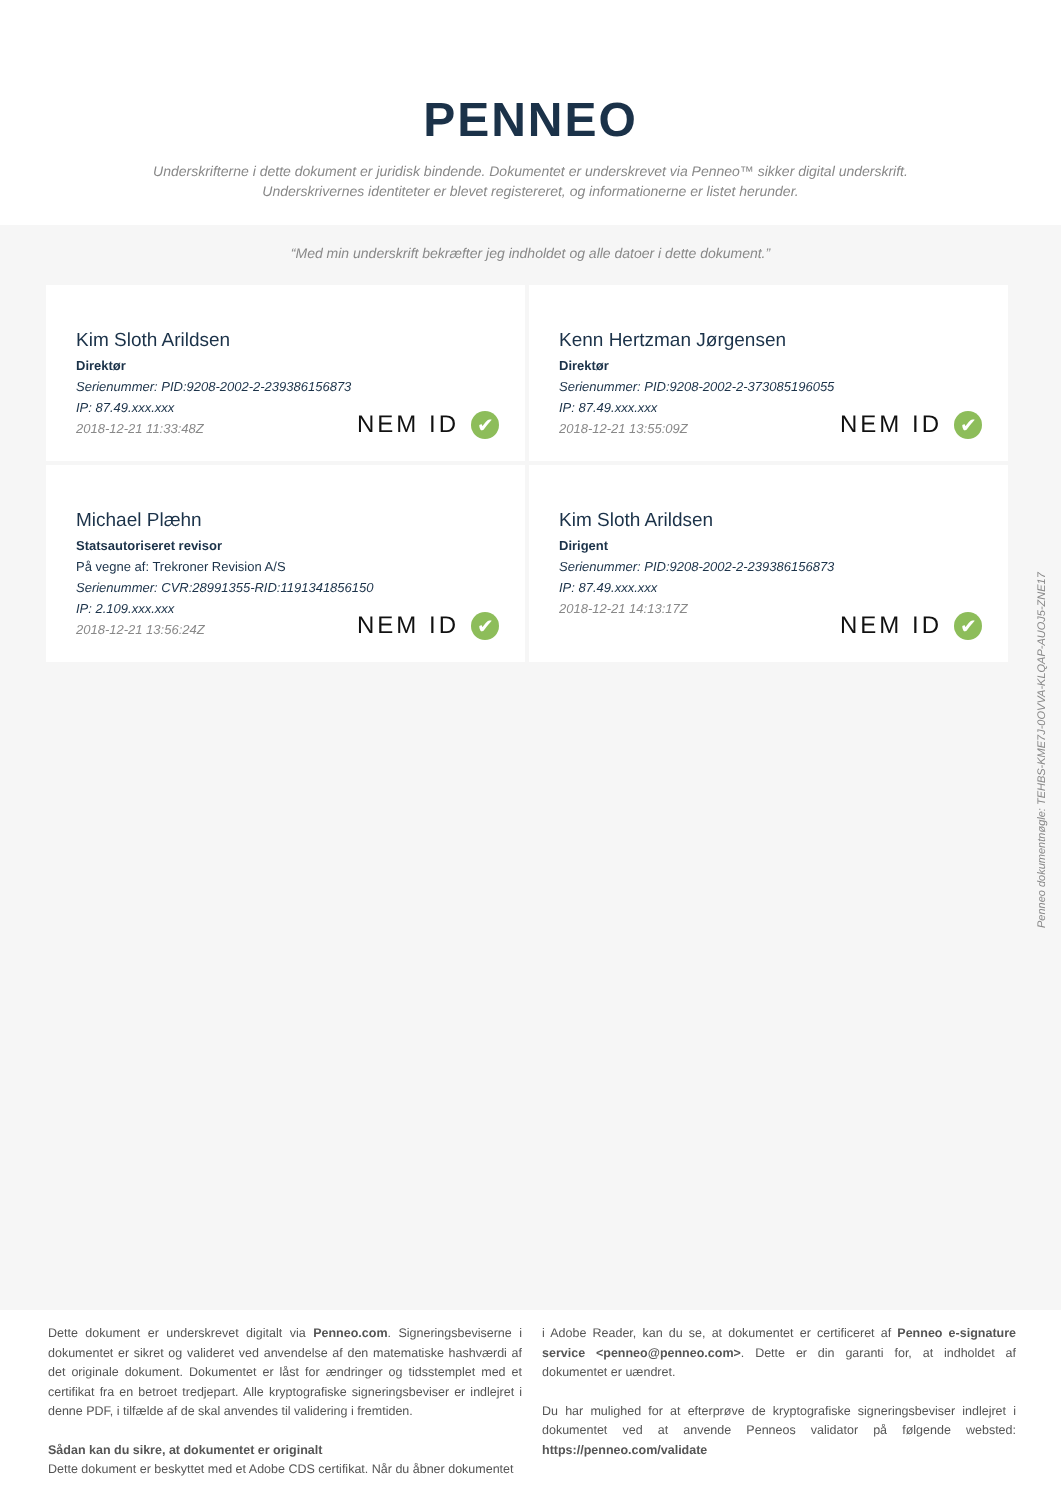PENNEO
Underskrifterne i dette dokument er juridisk bindende. Dokumentet er underskrevet via Penneo™ sikker digital underskrift.
Underskrivernes identiteter er blevet registereret, og informationerne er listet herunder.
“Med min underskrift bekræfter jeg indholdet og alle datoer i dette dokument.”
Kim Sloth Arildsen
Direktør
Serienummer: PID:9208-2002-2-239386156873
IP: 87.49.xxx.xxx
2018-12-21 11:33:48Z
NEM ID ✔
Kenn Hertzman Jørgensen
Direktør
Serienummer: PID:9208-2002-2-373085196055
IP: 87.49.xxx.xxx
2018-12-21 13:55:09Z
NEM ID ✔
Michael Plæhn
Statsautoriseret revisor
På vegne af: Trekroner Revision A/S
Serienummer: CVR:28991355-RID:1191341856150
IP: 2.109.xxx.xxx
2018-12-21 13:56:24Z
NEM ID ✔
Kim Sloth Arildsen
Dirigent
Serienummer: PID:9208-2002-2-239386156873
IP: 87.49.xxx.xxx
2018-12-21 14:13:17Z
NEM ID ✔
Penneo dokumentnøgle: TEHBS-KME7J-0OVVA-KLQAP-AUOJ5-ZNE17
Dette dokument er underskrevet digitalt via Penneo.com. Signeringsbeviserne i dokumentet er sikret og valideret ved anvendelse af den matematiske hashværdi af det originale dokument. Dokumentet er låst for ændringer og tidsstemplet med et certifikat fra en betroet tredjepart. Alle kryptografiske signeringsbeviser er indlejret i denne PDF, i tilfælde af de skal anvendes til validering i fremtiden.
Sådan kan du sikre, at dokumentet er originalt
Dette dokument er beskyttet med et Adobe CDS certifikat. Når du åbner dokumentet
i Adobe Reader, kan du se, at dokumentet er certificeret af Penneo e-signature service <penneo@penneo.com>. Dette er din garanti for, at indholdet af dokumentet er uændret.
Du har mulighed for at efterprøve de kryptografiske signeringsbeviser indlejret i dokumentet ved at anvende Penneos validator på følgende websted: https://penneo.com/validate